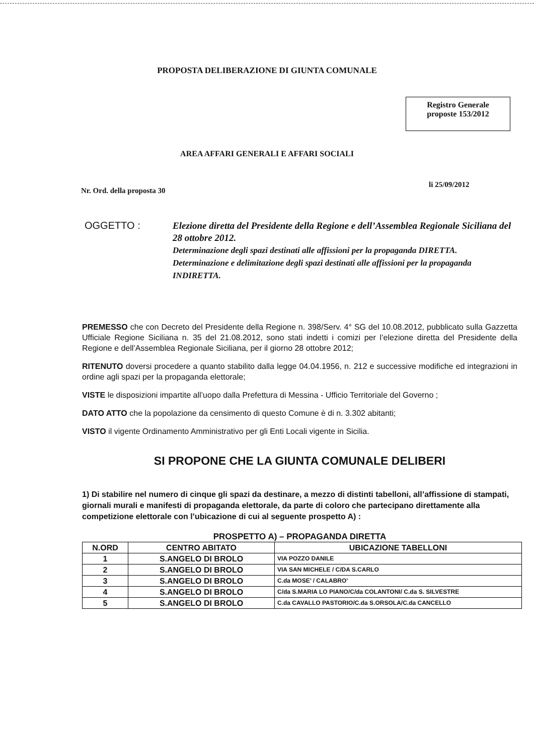PROPOSTA DELIBERAZIONE DI GIUNTA COMUNALE
Registro Generale
proposte 153/2012
AREA AFFARI GENERALI E AFFARI SOCIALI
Nr. Ord. della proposta 30
li 25/09/2012
OGGETTO :
Elezione diretta del Presidente della Regione e dell’Assemblea Regionale Siciliana del 28 ottobre 2012.
Determinazione degli spazi destinati alle affissioni per la propaganda DIRETTA.
Determinazione e delimitazione degli spazi destinati alle affissioni per la propaganda INDIRETTA.
PREMESSO che con Decreto del Presidente della Regione n. 398/Serv. 4° SG del 10.08.2012, pubblicato sulla Gazzetta Ufficiale Regione Siciliana n. 35 del 21.08.2012, sono stati indetti i comizi per l’elezione diretta del Presidente della Regione e dell’Assemblea Regionale Siciliana, per il giorno 28 ottobre 2012;
RITENUTO doversi procedere a quanto stabilito dalla legge 04.04.1956, n. 212 e successive modifiche ed integrazioni in ordine agli spazi per la propaganda elettorale;
VISTE le disposizioni impartite all’uopo dalla Prefettura di Messina - Ufficio Territoriale del Governo ;
DATO ATTO che la popolazione da censimento di questo Comune è di n. 3.302 abitanti;
VISTO il vigente Ordinamento Amministrativo per gli Enti Locali vigente in Sicilia.
SI PROPONE CHE LA GIUNTA COMUNALE DELIBERI
1) Di stabilire nel numero di cinque gli spazi da destinare, a mezzo di distinti tabelloni, all’affissione di stampati, giornali murali e manifesti di propaganda elettorale, da parte di coloro che partecipano direttamente alla competizione elettorale con l’ubicazione di cui al seguente prospetto A) :
PROSPETTO A) – PROPAGANDA DIRETTA
| N.ORD | CENTRO ABITATO | UBICAZIONE TABELLONI |
| --- | --- | --- |
| 1 | S.ANGELO DI BROLO | VIA POZZO DANILE |
| 2 | S.ANGELO DI BROLO | VIA SAN MICHELE / C/DA S.CARLO |
| 3 | S.ANGELO DI BROLO | C.da MOSE’ / CALABRO’ |
| 4 | S.ANGELO DI BROLO | C/da S.MARIA LO PIANO/C/da COLANTONI/ C.da S. SILVESTRE |
| 5 | S.ANGELO DI BROLO | C.da CAVALLO PASTORIO/C.da S.ORSOLA/C.da CANCELLO |